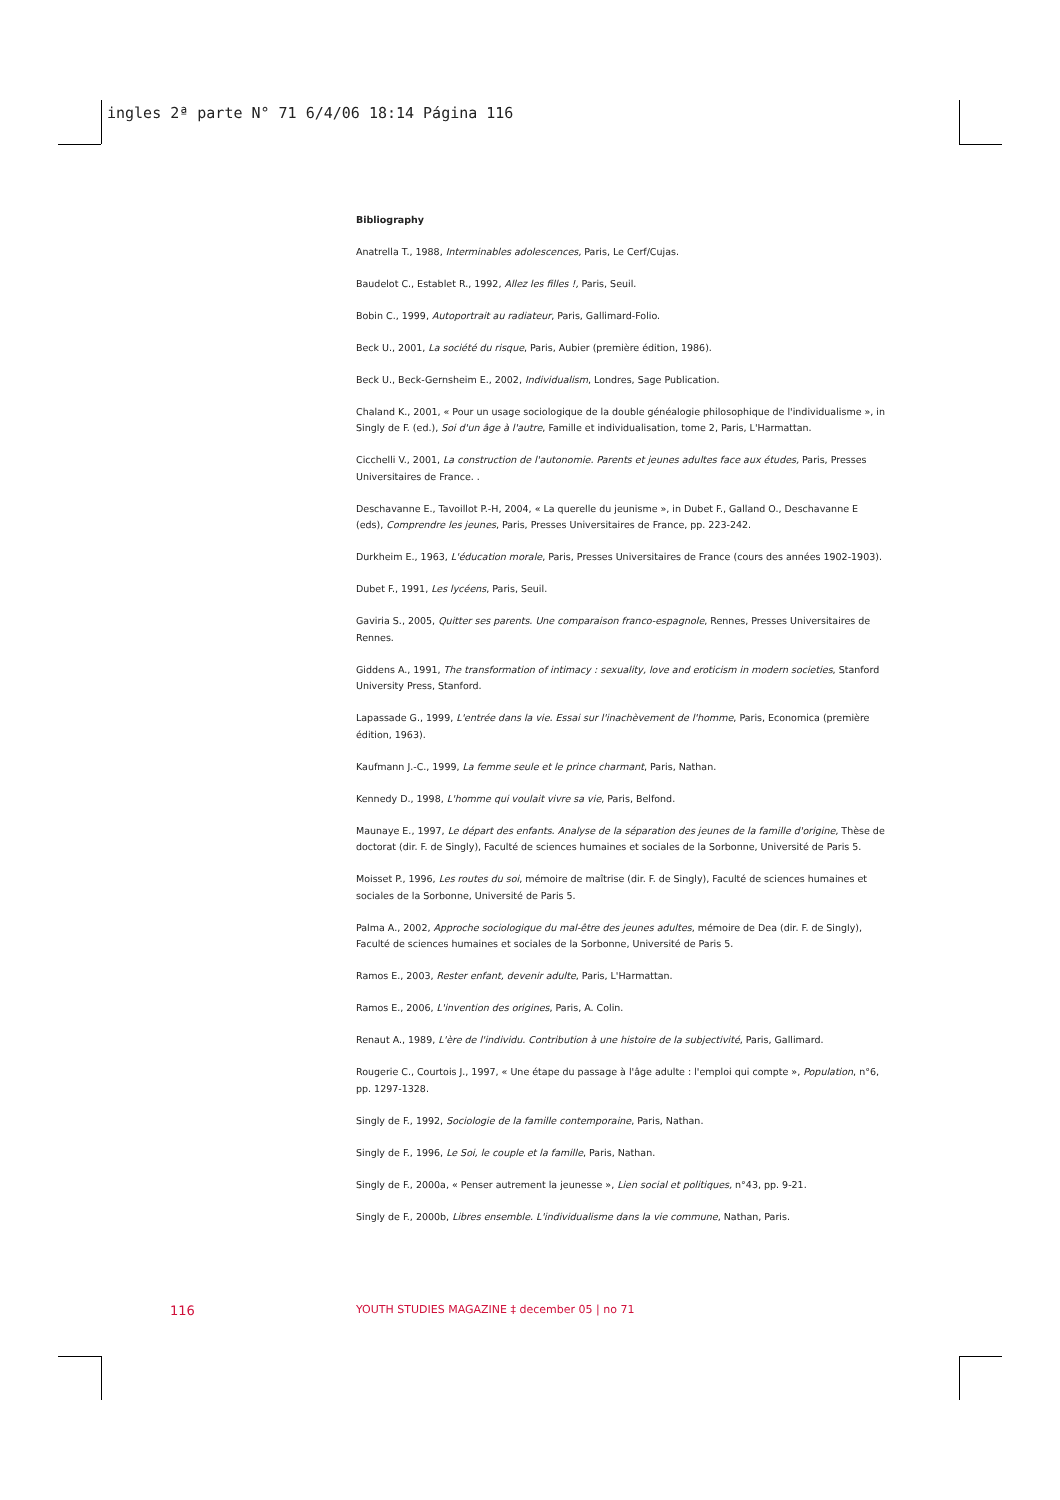ingles 2ª parte N° 71 6/4/06 18:14 Página 116
Bibliography
Anatrella T., 1988, Interminables adolescences, Paris, Le Cerf/Cujas.
Baudelot C., Establet R., 1992, Allez les filles !, Paris, Seuil.
Bobin C., 1999, Autoportrait au radiateur, Paris, Gallimard-Folio.
Beck U., 2001, La société du risque, Paris, Aubier (première édition, 1986).
Beck U., Beck-Gernsheim E., 2002, Individualism, Londres, Sage Publication.
Chaland K., 2001, « Pour un usage sociologique de la double généalogie philosophique de l'individualisme », in Singly de F. (ed.), Soi d'un âge à l'autre, Famille et individualisation, tome 2, Paris, L'Harmattan.
Cicchelli V., 2001, La construction de l'autonomie. Parents et jeunes adultes face aux études, Paris, Presses Universitaires de France. .
Deschavanne E., Tavoillot P.-H, 2004, « La querelle du jeunisme », in Dubet F., Galland O., Deschavanne E (eds), Comprendre les jeunes, Paris, Presses Universitaires de France, pp. 223-242.
Durkheim E., 1963, L'éducation morale, Paris, Presses Universitaires de France (cours des années 1902-1903).
Dubet F., 1991, Les lycéens, Paris, Seuil.
Gaviria S., 2005, Quitter ses parents. Une comparaison franco-espagnole, Rennes, Presses Universitaires de Rennes.
Giddens A., 1991, The transformation of intimacy : sexuality, love and eroticism in modern societies, Stanford University Press, Stanford.
Lapassade G., 1999, L'entrée dans la vie. Essai sur l'inachèvement de l'homme, Paris, Economica (première édition, 1963).
Kaufmann J.-C., 1999, La femme seule et le prince charmant, Paris, Nathan.
Kennedy D., 1998, L'homme qui voulait vivre sa vie, Paris, Belfond.
Maunaye E., 1997, Le départ des enfants. Analyse de la séparation des jeunes de la famille d'origine, Thèse de doctorat (dir. F. de Singly), Faculté de sciences humaines et sociales de la Sorbonne, Université de Paris 5.
Moisset P., 1996, Les routes du soi, mémoire de maîtrise (dir. F. de Singly), Faculté de sciences humaines et sociales de la Sorbonne, Université de Paris 5.
Palma A., 2002, Approche sociologique du mal-être des jeunes adultes, mémoire de Dea (dir. F. de Singly), Faculté de sciences humaines et sociales de la Sorbonne, Université de Paris 5.
Ramos E., 2003, Rester enfant, devenir adulte, Paris, L'Harmattan.
Ramos E., 2006, L'invention des origines, Paris, A. Colin.
Renaut A., 1989, L'ère de l'individu. Contribution à une histoire de la subjectivité, Paris, Gallimard.
Rougerie C., Courtois J., 1997, « Une étape du passage à l'âge adulte : l'emploi qui compte », Population, n°6, pp. 1297-1328.
Singly de F., 1992, Sociologie de la famille contemporaine, Paris, Nathan.
Singly de F., 1996, Le Soi, le couple et la famille, Paris, Nathan.
Singly de F., 2000a, « Penser autrement la jeunesse », Lien social et politiques, n°43, pp. 9-21.
Singly de F., 2000b, Libres ensemble. L'individualisme dans la vie commune, Nathan, Paris.
116
YOUTH STUDIES MAGAZINE ‡ december 05 | no 71